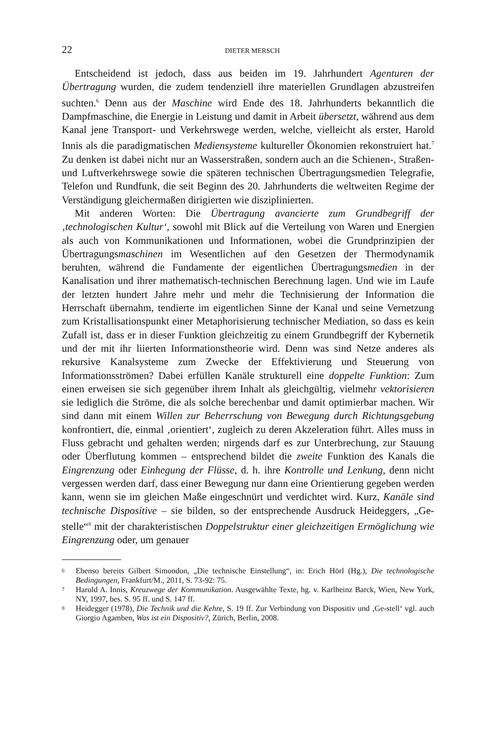22 DIETER MERSCH
Entscheidend ist jedoch, dass aus beiden im 19. Jahrhundert Agenturen der Übertragung wurden, die zudem tendenziell ihre materiellen Grundlagen abzustreifen suchten.<sup>6</sup> Denn aus der Maschine wird Ende des 18. Jahrhunderts bekanntlich die Dampfmaschine, die Energie in Leistung und damit in Arbeit übersetzt, während aus dem Kanal jene Transport- und Verkehrswege werden, welche, vielleicht als erster, Harold Innis als die paradigmatischen Mediensysteme kultureller Ökonomien rekonstruiert hat.<sup>7</sup> Zu denken ist dabei nicht nur an Wasserstraßen, sondern auch an die Schienen-, Straßen- und Luftverkehrswege sowie die späteren technischen Übertragungsmedien Telegrafie, Telefon und Rundfunk, die seit Beginn des 20. Jahrhunderts die weltweiten Regime der Verständigung gleichermaßen dirigierten wie disziplinierten.
Mit anderen Worten: Die Übertragung avancierte zum Grundbegriff der ‚technologischen Kultur‘, sowohl mit Blick auf die Verteilung von Waren und Energien als auch von Kommunikationen und Informationen, wobei die Grundprinzipien der Übertragungsmaschinen im Wesentlichen auf den Gesetzen der Thermodynamik beruhten, während die Fundamente der eigentlichen Übertragungsmedien in der Kanalisation und ihrer mathematisch-technischen Berechnung lagen. Und wie im Laufe der letzten hundert Jahre mehr und mehr die Technisierung der Information die Herrschaft übernahm, tendierte im eigentlichen Sinne der Kanal und seine Vernetzung zum Kristallisationspunkt einer Metaphorisierung technischer Mediation, so dass es kein Zufall ist, dass er in dieser Funktion gleichzeitig zu einem Grundbegriff der Kybernetik und der mit ihr liierten Informationstheorie wird. Denn was sind Netze anderes als rekursive Kanalsysteme zum Zwecke der Effektivierung und Steuerung von Informationsströmen? Dabei erfüllen Kanäle strukturell eine doppelte Funktion: Zum einen erweisen sie sich gegenüber ihrem Inhalt als gleichgültig, vielmehr vektorisieren sie lediglich die Ströme, die als solche berechenbar und damit optimierbar machen. Wir sind dann mit einem Willen zur Beherrschung von Bewegung durch Richtungsgebung konfrontiert, die, einmal ‚orientiert‘, zugleich zu deren Akzeleration führt. Alles muss in Fluss gebracht und gehalten werden; nirgends darf es zur Unterbrechung, zur Stauung oder Überflutung kommen – entsprechend bildet die zweite Funktion des Kanals die Eingrenzung oder Einhegung der Flüsse, d. h. ihre Kontrolle und Lenkung, denn nicht vergessen werden darf, dass einer Bewegung nur dann eine Orientierung gegeben werden kann, wenn sie im gleichen Maße eingeschnürt und verdichtet wird. Kurz, Kanäle sind technische Dispositive – sie bilden, so der entsprechende Ausdruck Heideggers, „Ge-stelle“<sup>8</sup> mit der charakteristischen Doppelstruktur einer gleichzeitigen Ermöglichung wie Eingrenzung oder, um genauer
6 Ebenso bereits Gilbert Simondon, „Die technische Einstellung“, in: Erich Hörl (Hg.), Die technologische Bedingungen, Frankfurt/M., 2011, S. 73-92: 75.
7 Harold A. Innis, Kreuzwege der Kommunikation. Ausgewählte Texte, hg. v. Karlheinz Barck, Wien, New York, NY, 1997, bes. S. 95 ff. und S. 147 ff.
8 Heidegger (1978), Die Technik und die Kehre, S. 19 ff. Zur Verbindung von Dispositiv und ‚Ge-stell‘ vgl. auch Giorgio Agamben, Was ist ein Dispositiv?, Zürich, Berlin, 2008.